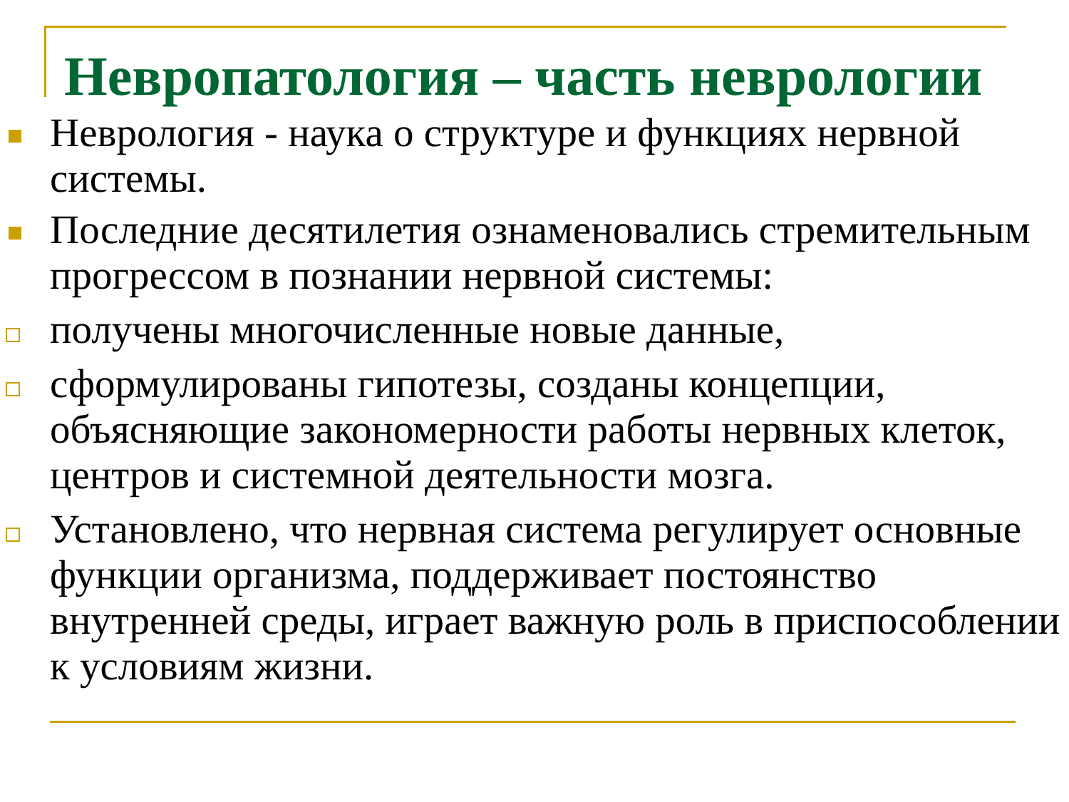Невропатология – часть неврологии
Неврология - наука о структуре и функциях нервной системы.
Последние десятилетия ознаменовались стремительным прогрессом в познании нервной системы:
получены многочисленные новые данные,
сформулированы гипотезы, созданы концепции, объясняющие закономерности работы нервных клеток, центров и системной деятельности мозга.
Установлено, что нервная система регулирует основные функции организма, поддерживает постоянство внутренней среды, играет важную роль в приспособлении к условиям жизни.